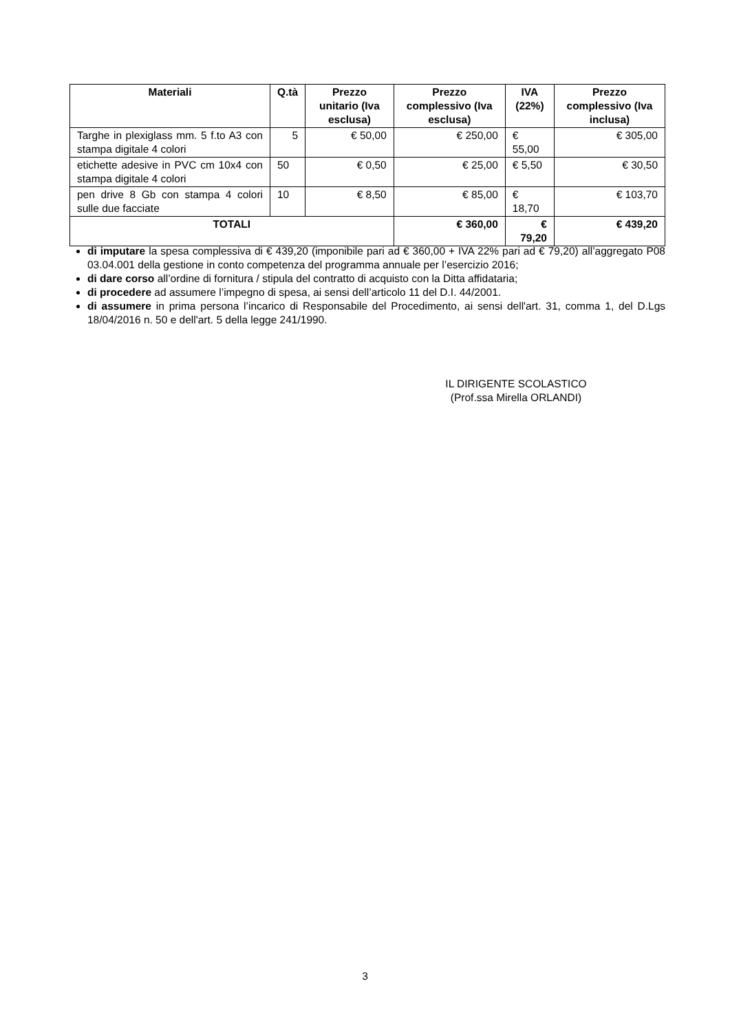| Materiali | Q.tà | Prezzo unitario (Iva esclusa) | Prezzo complessivo (Iva esclusa) | IVA (22%) | Prezzo complessivo (Iva inclusa) |
| --- | --- | --- | --- | --- | --- |
| Targhe in plexiglass mm. 5 f.to A3 con stampa digitale 4 colori | 5 | € 50,00 | € 250,00 | € 55,00 | € 305,00 |
| etichette adesive in PVC cm 10x4 con stampa digitale 4 colori | 50 | € 0,50 | € 25,00 | € 5,50 | € 30,50 |
| pen drive 8 Gb con stampa 4 colori sulle due facciate | 10 | € 8,50 | € 85,00 | € 18,70 | € 103,70 |
| TOTALI | | | € 360,00 | € 79,20 | € 439,20 |
di imputare la spesa complessiva di € 439,20 (imponibile pari ad € 360,00 + IVA 22% pari ad € 79,20) all’aggregato P08 03.04.001 della gestione in conto competenza del programma annuale per l’esercizio 2016;
di dare corso all’ordine di fornitura / stipula del contratto di acquisto con la Ditta affidataria;
di procedere ad assumere l’impegno di spesa, ai sensi dell’articolo 11 del D.I. 44/2001.
di assumere in prima persona l’incarico di Responsabile del Procedimento, ai sensi dell'art. 31, comma 1, del D.Lgs 18/04/2016 n. 50 e dell'art. 5 della legge 241/1990.
IL DIRIGENTE SCOLASTICO
(Prof.ssa Mirella ORLANDI)
3